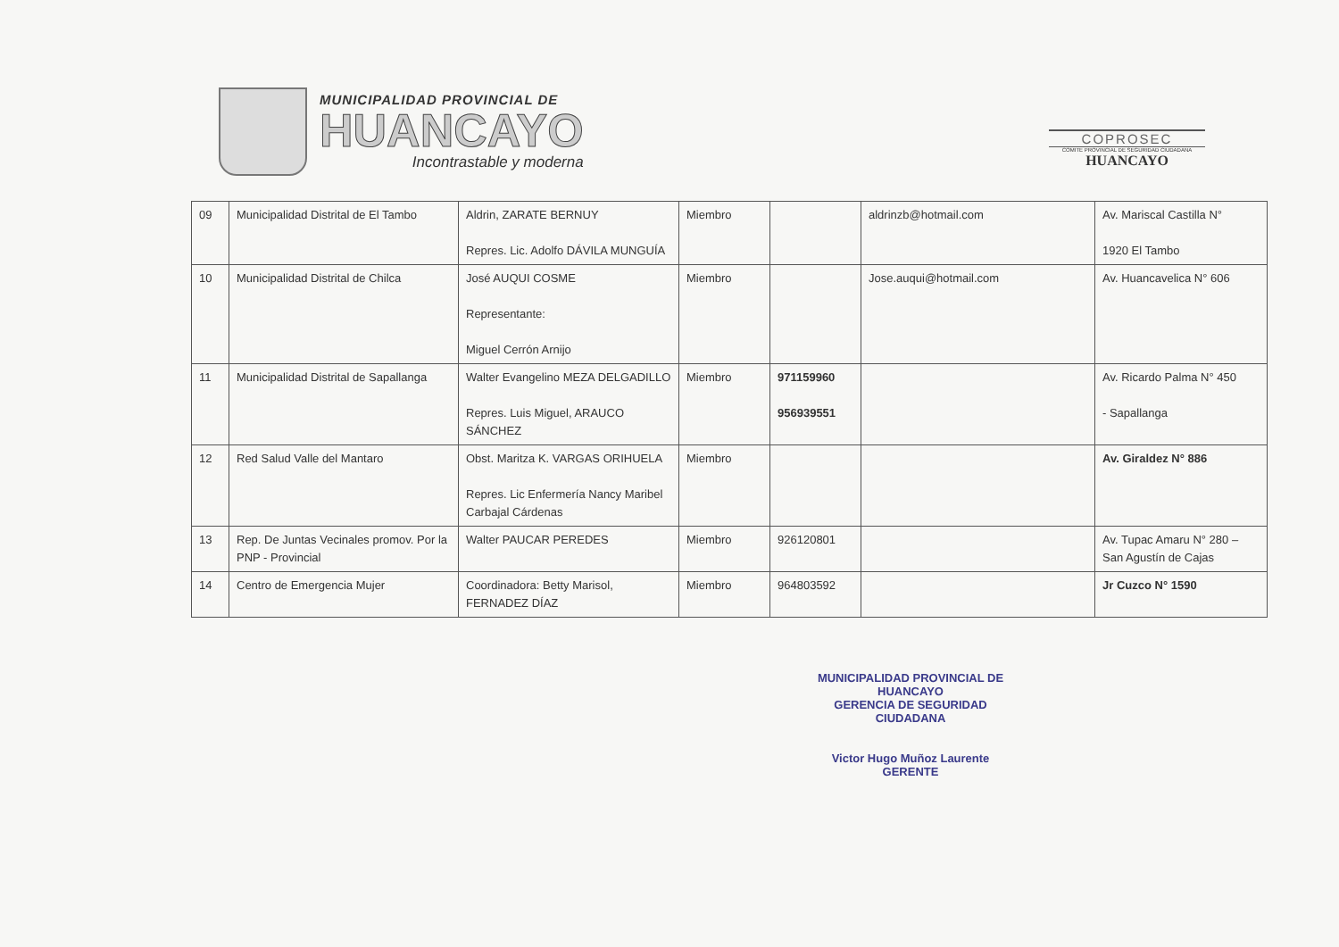MUNICIPALIDAD PROVINCIAL DE
HUANCAYO
Incontrastable y moderna
COPROSEC
COMITE PROVINCIAL DE SEGURIDAD CIUDADANA
HUANCAYO
| 09 | Municipalidad Distrital de El Tambo | Aldrin, ZARATE BERNUY Repres. Lic. Adolfo DÁVILA MUNGUÍA | Miembro | | aldrinzb@hotmail.com | Av. Mariscal Castilla N° 1920 El Tambo |
| 10 | Municipalidad Distrital de Chilca | José AUQUI COSME Representante: Miguel Cerrón Arnijo | Miembro | | Jose.auqui@hotmail.com | Av. Huancavelica N° 606 |
| 11 | Municipalidad Distrital de Sapallanga | Walter Evangelino MEZA DELGADILLO Repres. Luis Miguel, ARAUCO SÁNCHEZ | Miembro | 971159960 956939551 | | Av. Ricardo Palma N° 450 - Sapallanga |
| 12 | Red Salud Valle del Mantaro | Obst. Maritza K. VARGAS ORIHUELA Repres. Lic Enfermería Nancy Maribel Carbajal Cárdenas | Miembro | | | Av. Giraldez N° 886 |
| 13 | Rep. De Juntas Vecinales promov. Por la PNP - Provincial | Walter PAUCAR PEREDES | Miembro | 926120801 | | Av. Tupac Amaru N° 280 – San Agustín de Cajas |
| 14 | Centro de Emergencia Mujer | Coordinadora: Betty Marisol, FERNADEZ DÍAZ | Miembro | 964803592 | | Jr Cuzco N° 1590 |
MUNICIPALIDAD PROVINCIAL DE HUANCAYO
GERENCIA DE SEGURIDAD CIUDADANA
Victor Hugo Muñoz Laurente
GERENTE